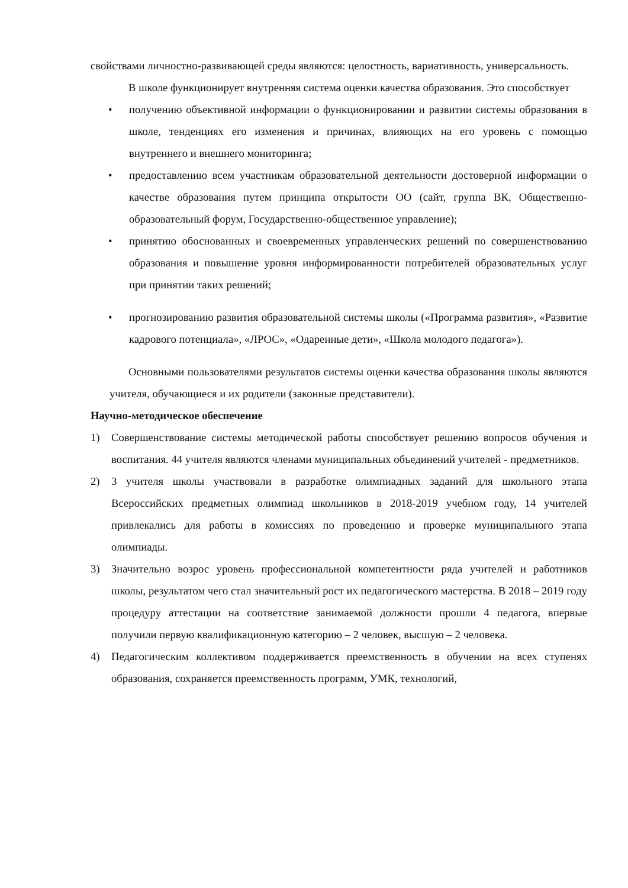свойствами личностно-развивающей среды являются: целостность, вариативность, универсальность.
В школе функционирует внутренняя система оценки качества образования. Это способствует
• получению объективной информации о функционировании и развитии системы образования в школе, тенденциях его изменения и причинах, влияющих на его уровень с помощью внутреннего и внешнего мониторинга;
• предоставлению всем участникам образовательной деятельности достоверной информации о качестве образования путем принципа открытости ОО (сайт, группа ВК, Общественно-образовательный форум, Государственно-общественное управление);
• принятию обоснованных и своевременных управленческих решений по совершенствованию образования и повышение уровня информированности потребителей образовательных услуг при принятии таких решений;
• прогнозированию развития образовательной системы школы («Программа развития», «Развитие кадрового потенциала», «ЛРОС», «Одаренные дети», «Школа молодого педагога»).
Основными пользователями результатов системы оценки качества образования школы являются учителя, обучающиеся и их родители (законные представители).
Научно-методическое обеспечение
1) Совершенствование системы методической работы способствует решению вопросов обучения и воспитания. 44 учителя являются членами муниципальных объединений учителей - предметников.
2) 3 учителя школы участвовали в разработке олимпиадных заданий для школьного этапа Всероссийских предметных олимпиад школьников в 2018-2019 учебном году, 14 учителей привлекались для работы в комиссиях по проведению и проверке муниципального этапа олимпиады.
3) Значительно возрос уровень профессиональной компетентности ряда учителей и работников школы, результатом чего стал значительный рост их педагогического мастерства. В 2018 – 2019 году процедуру аттестации на соответствие занимаемой должности прошли 4 педагога, впервые получили первую квалификационную категорию – 2 человек, высшую – 2 человека.
4) Педагогическим коллективом поддерживается преемственность в обучении на всех ступенях образования, сохраняется преемственность программ, УМК, технологий,